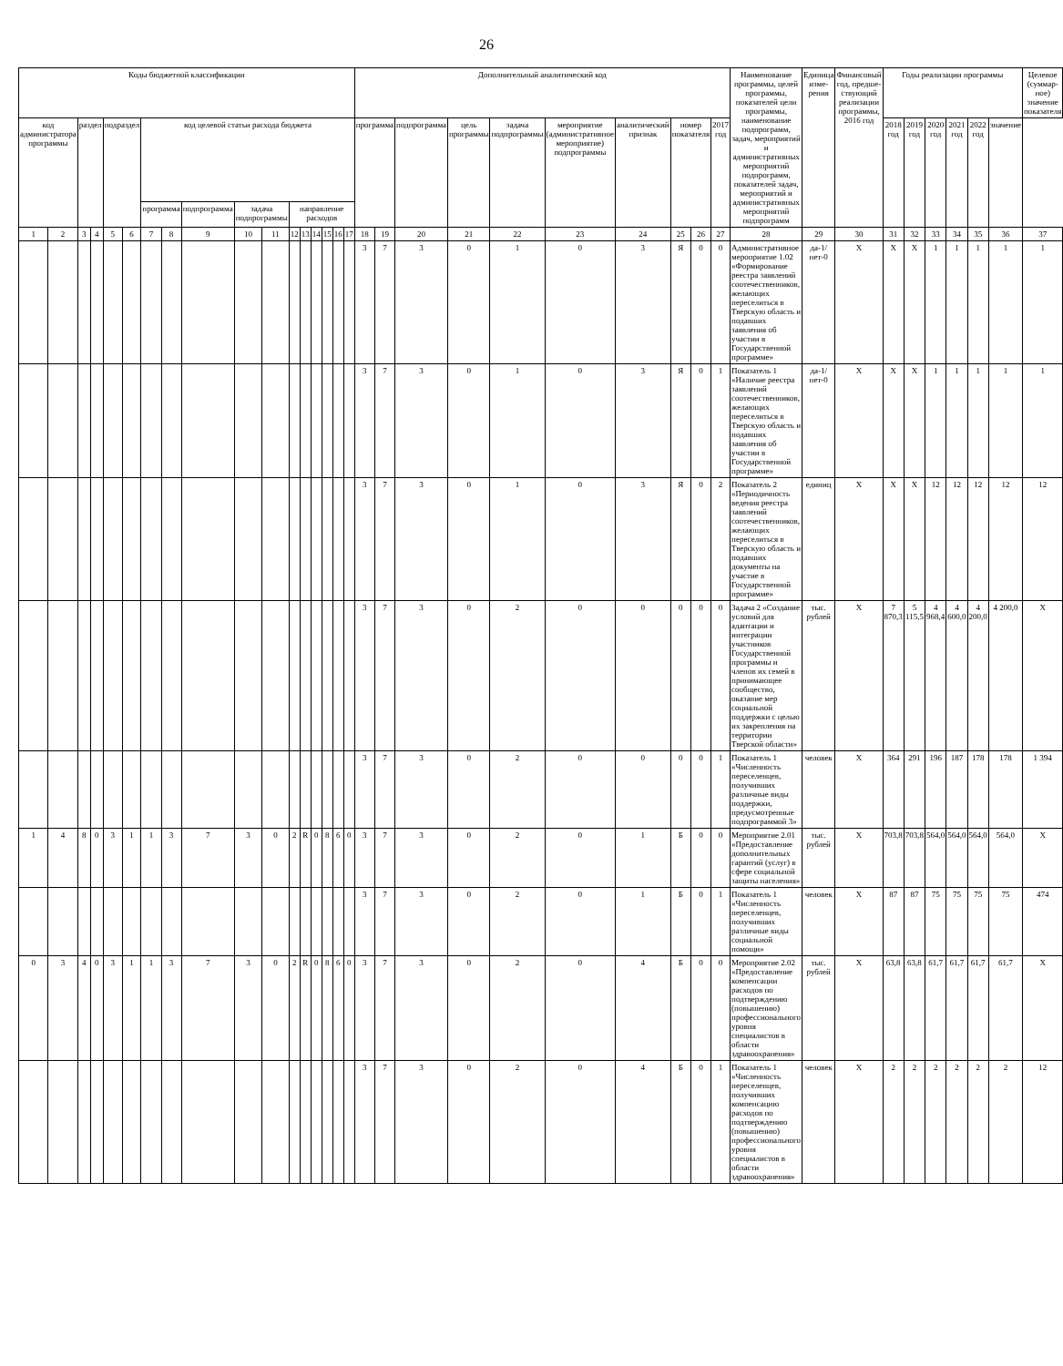26
| Коды бюджетной классификации | | | | | | | | | | | | | | | | | Дополнительный аналитический код | | | | | | | | | | Наименование программы, целей программы, показателей цели программы, наименование подпрограмм, задач, мероприятий и административных мероприятий подпрограмм, показателей задач, мероприятий и административных мероприятий подпрограмм | Единица изме-рения | Финансовый год, предше-ствующий реализации программы, 2016 год | Годы реализации программы | | | | | | Целевое (суммар-ное) значение показателя |
| --- | --- | --- | --- | --- | --- | --- | --- | --- | --- | --- | --- | --- | --- | --- | --- | --- | --- | --- | --- | --- | --- | --- | --- | --- | --- | --- | --- | --- | --- | --- | --- | --- | --- | --- | --- | --- |
| код администратора программы | | раздел | | подраздел | | код целевой статьи расхода бюджета | | | | | | | | | | | программа | | подпрограмма | цель программы | задача подпрограммы | мероприятие (административное мероприятие) подпрограммы | аналитический признак | номер показателя | | 2017 год | | | | 2018 год | 2019 год | 2020 год | 2021 год | 2022 год | значение | |
| | | | | | | программа | | подпрограмма | задача подпрограммы | | направление расходов | | | | | | | | | | | | | | | | | | | | | | | | | |
| 1 | 2 | 3 | 4 | 5 | 6 | 7 | 8 | 9 | 10 | 11 | 12 | 13 | 14 | 15 | 16 | 17 | 18 | 19 | 20 | 21 | 22 | 23 | 24 | 25 | 26 | 27 | 28 | 29 | 30 | 31 | 32 | 33 | 34 | 35 | 36 | 37 |
| | | | | | | | | | | | | | | | | | 3 | 7 | 3 | 0 | 1 | 0 | 3 | Я | 0 | 0 | Административное мероприятие 1.02 «Формирование реестра заявлений соотечественников, желающих переселиться в Тверскую область и подавших заявления об участии в Государственной программе» | да-1/ нет-0 | X | X | X | 1 | 1 | 1 | 1 | 1 |
| | | | | | | | | | | | | | | | | | 3 | 7 | 3 | 0 | 1 | 0 | 3 | Я | 0 | 1 | Показатель 1 «Наличие реестра заявлений соотечественников, желающих переселиться в Тверскую область и подавших заявления об участии в Государственной программе» | да-1/ нет-0 | X | X | X | 1 | 1 | 1 | 1 | 1 |
| | | | | | | | | | | | | | | | | | 3 | 7 | 3 | 0 | 1 | 0 | 3 | Я | 0 | 2 | Показатель 2 «Периодичность ведения реестра заявлений соотечественников, желающих переселиться в Тверскую область и подавших документы на участие в Государственной программе» | единиц | X | X | X | 12 | 12 | 12 | 12 | 12 |
| | | | | | | | | | | | | | | | | | 3 | 7 | 3 | 0 | 2 | 0 | 0 | 0 | 0 | 0 | Задача 2 «Создание условий для адаптации и интеграции участников Государственной программы и членов их семей в принимающее сообщество, оказание мер социальной поддержки с целью их закрепления на территории Тверской области» | тыс. рублей | X | 7 870,3 | 5 115,5 | 4 968,4 | 4 600,0 | 4 200,0 | 4 200,0 | X |
| | | | | | | | | | | | | | | | | | 3 | 7 | 3 | 0 | 2 | 0 | 0 | 0 | 0 | 1 | Показатель 1 «Численность переселенцев, получивших различные виды поддержки, предусмотренные подпрограммой 3» | человек | X | 364 | 291 | 196 | 187 | 178 | 178 | 1 394 |
| 1 | 4 | 8 | 0 | 3 | 1 | 1 | 3 | 7 | 3 | 0 | 2 | R | 0 | 8 | 6 | 0 | 3 | 7 | 3 | 0 | 2 | 0 | 1 | Б | 0 | 0 | Мероприятие 2.01 «Предоставление дополнительных гарантий (услуг) в сфере социальной защиты населения» | тыс. рублей | X | 703,8 | 703,8 | 564,0 | 564,0 | 564,0 | 564,0 | X |
| | | | | | | | | | | | | | | | | | 3 | 7 | 3 | 0 | 2 | 0 | 1 | Б | 0 | 1 | Показатель 1 «Численность переселенцев, получивших различные виды социальной помощи» | человек | X | 87 | 87 | 75 | 75 | 75 | 75 | 474 |
| 0 | 3 | 4 | 0 | 3 | 1 | 1 | 3 | 7 | 3 | 0 | 2 | R | 0 | 8 | 6 | 0 | 3 | 7 | 3 | 0 | 2 | 0 | 4 | Б | 0 | 0 | Мероприятие 2.02 «Предоставление компенсации расходов по подтверждению (повышению) профессионального уровня специалистов в области здравоохранения» | тыс. рублей | X | 63,8 | 63,8 | 61,7 | 61,7 | 61,7 | 61,7 | X |
| | | | | | | | | | | | | | | | | | 3 | 7 | 3 | 0 | 2 | 0 | 4 | Б | 0 | 1 | Показатель 1 «Численность переселенцев, получивших компенсацию расходов по подтверждению (повышению) профессионального уровня специалистов в области здравоохранения» | человек | X | 2 | 2 | 2 | 2 | 2 | 2 | 12 |